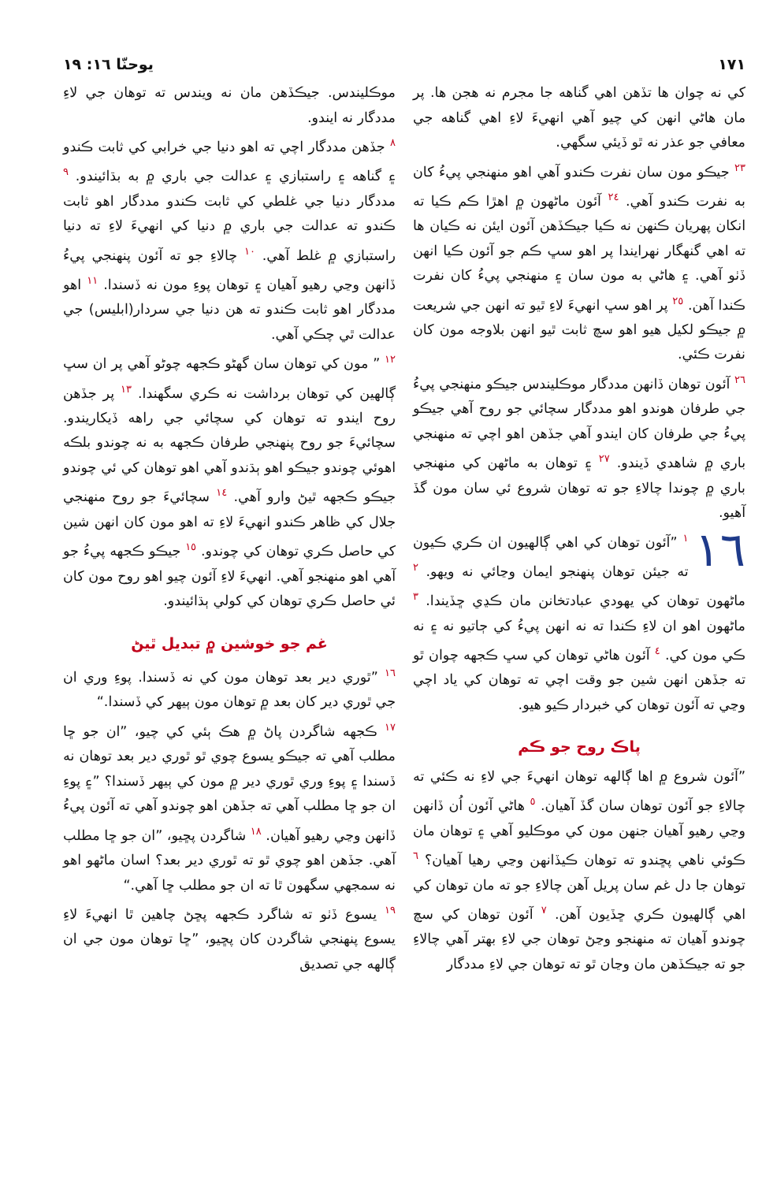١٧١ يوحنّا ١٦: ١٩
کي نه چوان ها تڏهن اهي گناهه جا مجرم نه هجن ها. پر مان هاڻي انهن کي چيو آهي انهيءَ لاءِ اهي گناهه جي معافي جو عذر نه ٿو ڏيئي سگهي.
٢٣ جيڪو مون سان نفرت ڪندو آهي اهو منهنجي پيءُ کان به نفرت ڪندو آهي. ٢٤ آئون ماڻهون ۾ اهڙا ڪم ڪيا ته انکان پهريان ڪنهن نه ڪيا جيڪڏهن آئون ايئن نه ڪيان ها ته اهي گنهگار نهرايندا پر اهو سڀ ڪم جو آئون ڪيا انهن ڏٺو آهي. ۽ هاڻي به مون سان ۽ منهنجي پيءُ کان نفرت ڪندا آهن. ٢٥ پر اهو سڀ انهيءَ لاءِ ٿيو ته انهن جي شريعت ۾ جيڪو لکيل هيو اهو سچ ثابت ٿيو انهن بلاوجه مون کان نفرت ڪئي.
٢٦ آئون توهان ڏانهن مددگار موڪليندس جيڪو منهنجي پيءُ جي طرفان هوندو اهو مددگار سچائي جو روح آهي جيڪو پيءُ جي طرفان کان ايندو آهي جڏهن اهو اچي ته منهنجي باري ۾ شاهدي ڏيندو. ٢٧ ۽ توهان به ماڻهن کي منهنجي باري ۾ چوندا چالاءِ جو ته توهان شروع ئي سان مون گڏ آهيو.
١٦ ١ ”آئون توهان کي اهي ڳالهيون ان ڪري ڪيون ته جيئن توهان پنهنجو ايمان وڃائي نه ويهو. ٢ ماڻهون توهان کي يهودي عبادتخانن مان ڪڍي ڇڏيندا. ٣ ماڻهون اهو ان لاءِ ڪندا ته نه انهن پيءُ کي ڄاتيو نه ۽ نه ڪي مون کي. ٤ آئون هاڻي توهان کي سڀ ڪجهه چوان ٿو ته جڏهن انهن شين جو وقت اچي ته توهان کي ياد اچي وڃي ته آئون توهان کي خبردار ڪيو هيو.
پاڪ روح جو ڪم
”آئون شروع ۾ اها ڳالهه توهان انهيءَ جي لاءِ نه ڪئي ته چالاءِ جو آئون توهان سان گڏ آهيان. ٥ هاڻي آئون اُن ڏانهن وڃي رهيو آهيان جنهن مون کي موڪليو آهي ۽ توهان مان ڪوئي ناهي پڇندو ته توهان ڪيڏانهن وڃي رهيا آهيان؟ ٦ توهان جا دل غم سان پريل آهن چالاءِ جو ته مان توهان کي اهي ڳالهيون ڪري ڇڏيون آهن. ٧ آئون توهان کي سچ چوندو آهيان ته منهنجو وڃڻ توهان جي لاءِ بهتر آهي چالاءِ جو ته جيڪڏهن مان وڃان ٿو ته توهان جي لاءِ مددگار
موڪليندس. جيڪڏهن مان نه ويندس ته توهان جي لاءِ مددگار نه ايندو.
٨ جڏهن مددگار اچي ته اهو دنيا جي خرابي کي ثابت ڪندو ۽ گناهه ۽ راستبازي ۽ عدالت جي باري ۾ به بڌائيندو. ٩ مددگار دنيا جي غلطي کي ثابت ڪندو مددگار اهو ثابت ڪندو ته عدالت جي باري ۾ دنيا کي انهيءَ لاءِ ته دنيا راستبازي ۾ غلط آهي. ١٠ چالاءِ جو ته آئون پنهنجي پيءُ ڏانهن وڃي رهيو آهيان ۽ توهان پوءِ مون نه ڏسندا. ١١ اهو مددگار اهو ثابت ڪندو ته هن دنيا جي سردار(ابليس) جي عدالت ٿي چڪي آهي.
١٢ ” مون کي توهان سان گهڻو ڪجهه چوڻو آهي پر ان سڀ ڳالهين کي توهان برداشت نه ڪري سگهندا. ١٣ پر جڏهن روح ايندو ته توهان کي سچائي جي راهه ڏيکاريندو. سچائيءَ جو روح پنهنجي طرفان ڪجهه به نه چوندو بلڪه اهوئي چوندو جيڪو اهو ٻڌندو آهي اهو توهان کي ئي چوندو جيڪو ڪجهه ٿيڻ وارو آهي. ١٤ سچائيءَ جو روح منهنجي جلال کي ظاهر ڪندو انهيءَ لاءِ ته اهو مون کان انهن شين کي حاصل ڪري توهان کي چوندو. ١٥ جيڪو ڪجهه پيءُ جو آهي اهو منهنجو آهي. انهيءَ لاءِ آئون چيو اهو روح مون کان ئي حاصل ڪري توهان کي کولي ٻڌائيندو.
غم جو خوشين ۾ تبديل ٿيڻ
١٦ ”ٿوري دير بعد توهان مون کي نه ڏسندا. پوءِ وري ان جي ٿوري دير کان بعد ۾ توهان مون ٻيهر کي ڏسندا.“
١٧ ڪجهه شاگردن پاڻ ۾ هڪ ٻئي کي چيو، ”ان جو ڇا مطلب آهي ته جيڪو يسوع چوي ٿو ٿوري دير بعد توهان نه ڏسندا ۽ پوءِ وري ٿوري دير ۾ مون کي ٻيهر ڏسندا؟ ”۽ پوءِ ان جو ڇا مطلب آهي ته جڏهن اهو چوندو آهي ته آئون پيءُ ڏانهن وڃي رهيو آهيان. ١٨ شاگردن پڇيو، ”ان جو ڇا مطلب آهي. جڏهن اهو چوي ٿو ته ٿوري دير بعد؟ اسان ماڻهو اهو نه سمجهي سگهون ٿا ته ان جو مطلب ڇا آهي.“
١٩ يسوع ڏٺو ته شاگرد ڪجهه پڇڻ چاهين ٿا انهيءَ لاءِ يسوع پنهنجي شاگردن کان پڇيو، ”ڇا توهان مون جي ان ڳالهه جي تصديق